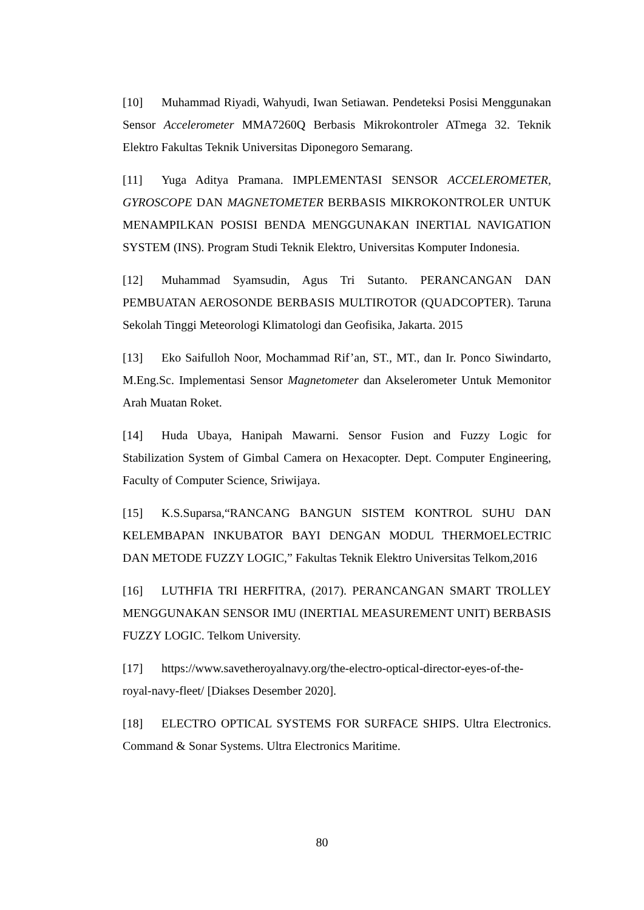[10] Muhammad Riyadi, Wahyudi, Iwan Setiawan. Pendeteksi Posisi Menggunakan Sensor Accelerometer MMA7260Q Berbasis Mikrokontroler ATmega 32. Teknik Elektro Fakultas Teknik Universitas Diponegoro Semarang.
[11] Yuga Aditya Pramana. IMPLEMENTASI SENSOR ACCELEROMETER, GYROSCOPE DAN MAGNETOMETER BERBASIS MIKROKONTROLER UNTUK MENAMPILKAN POSISI BENDA MENGGUNAKAN INERTIAL NAVIGATION SYSTEM (INS). Program Studi Teknik Elektro, Universitas Komputer Indonesia.
[12] Muhammad Syamsudin, Agus Tri Sutanto. PERANCANGAN DAN PEMBUATAN AEROSONDE BERBASIS MULTIROTOR (QUADCOPTER). Taruna Sekolah Tinggi Meteorologi Klimatologi dan Geofisika, Jakarta. 2015
[13] Eko Saifulloh Noor, Mochammad Rif’an, ST., MT., dan Ir. Ponco Siwindarto, M.Eng.Sc. Implementasi Sensor Magnetometer dan Akselerometer Untuk Memonitor Arah Muatan Roket.
[14] Huda Ubaya, Hanipah Mawarni. Sensor Fusion and Fuzzy Logic for Stabilization System of Gimbal Camera on Hexacopter. Dept. Computer Engineering, Faculty of Computer Science, Sriwijaya.
[15] K.S.Suparsa,“RANCANG BANGUN SISTEM KONTROL SUHU DAN KELEMBAPAN INKUBATOR BAYI DENGAN MODUL THERMOELECTRIC DAN METODE FUZZY LOGIC,” Fakultas Teknik Elektro Universitas Telkom,2016
[16] LUTHFIA TRI HERFITRA, (2017). PERANCANGAN SMART TROLLEY MENGGUNAKAN SENSOR IMU (INERTIAL MEASUREMENT UNIT) BERBASIS FUZZY LOGIC. Telkom University.
[17] https://www.savetheroyalnavy.org/the-electro-optical-director-eyes-of-the-royal-navy-fleet/ [Diakses Desember 2020].
[18] ELECTRO OPTICAL SYSTEMS FOR SURFACE SHIPS. Ultra Electronics. Command & Sonar Systems. Ultra Electronics Maritime.
80